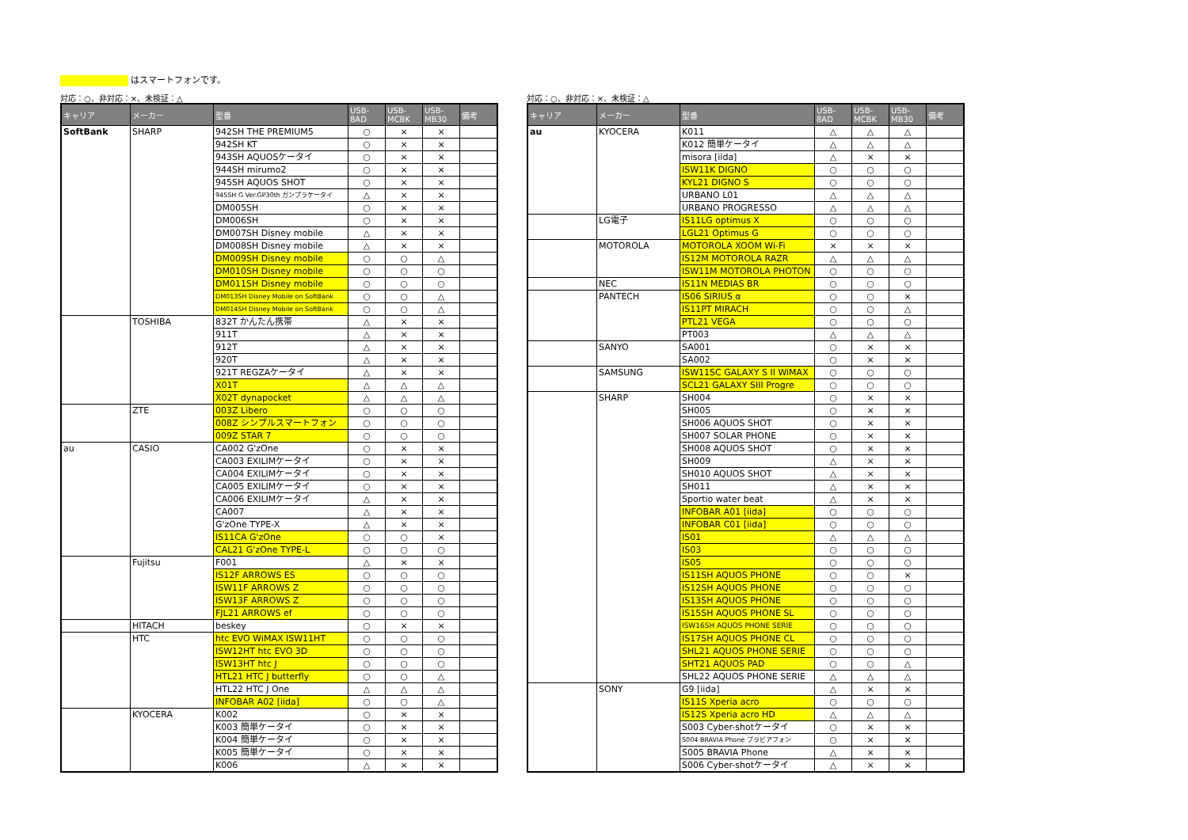はスマートフォンです。
対応：○、非対応：×、未検証：△
| キャリア | メーカー | 型番 | USB-8AD | USB-MCBK | USB-MB30 | 備考 |
| --- | --- | --- | --- | --- | --- | --- |
| SoftBank | SHARP | 942SH THE PREMIUM5 | ○ | × | × | |
| | | 942SH KT | ○ | × | × | |
| | | 943SH AQUOSケータイ | ○ | × | × | |
| | | 944SH mirumo2 | ○ | × | × | |
| | | 945SH AQUOS SHOT | ○ | × | × | |
| | | 945SH G Ver.GP30th ガンプラケータイ | △ | × | × | |
| | | DM005SH | ○ | × | × | |
| | | DM006SH | ○ | × | × | |
| | | DM007SH Disney mobile | △ | × | × | |
| | | DM008SH Disney mobile | △ | × | × | |
| | | DM009SH Disney mobile | ○ | ○ | △ | |
| | | DM010SH Disney mobile | ○ | ○ | ○ | |
| | | DM011SH Disney mobile | ○ | ○ | ○ | |
| | | DM013SH Disney Mobile on SoftBank | ○ | ○ | △ | |
| | | DM014SH Disney Mobile on SoftBank | ○ | ○ | △ | |
| | TOSHIBA | 832T かんたん携帯 | △ | × | × | |
| | | 911T | △ | × | × | |
| | | 912T | △ | × | × | |
| | | 920T | △ | × | × | |
| | | 921T REGZAケータイ | △ | × | × | |
| | | X01T | △ | △ | △ | |
| | | X02T dynapocket | △ | △ | △ | |
| | ZTE | 003Z Libero | ○ | ○ | ○ | |
| | | 008Z シンプルスマートフォン | ○ | ○ | ○ | |
| | | 009Z STAR 7 | ○ | ○ | ○ | |
| au | CASIO | CA002 G'zOne | ○ | × | × | |
| | | CA003 EXILIMケータイ | ○ | × | × | |
| | | CA004 EXILIMケータイ | ○ | × | × | |
| | | CA005 EXILIMケータイ | ○ | × | × | |
| | | CA006 EXILIMケータイ | △ | × | × | |
| | | CA007 | △ | × | × | |
| | | G'zOne TYPE-X | △ | × | × | |
| | | IS11CA G'zOne | ○ | ○ | × | |
| | | CAL21 G'zOne TYPE-L | ○ | ○ | ○ | |
| | Fujitsu | F001 | △ | × | × | |
| | | IS12F ARROWS ES | ○ | ○ | ○ | |
| | | ISW11F ARROWS Z | ○ | ○ | ○ | |
| | | ISW13F ARROWS Z | ○ | ○ | ○ | |
| | | FJL21 ARROWS ef | ○ | ○ | ○ | |
| | HITACH | beskey | ○ | × | × | |
| | HTC | htc EVO WiMAX ISW11HT | ○ | ○ | ○ | |
| | | ISW12HT htc EVO 3D | ○ | ○ | ○ | |
| | | ISW13HT htc J | ○ | ○ | ○ | |
| | | HTL21 HTC J butterfly | ○ | ○ | △ | |
| | | HTL22 HTC J One | △ | △ | △ | |
| | | INFOBAR A02 [iida] | ○ | ○ | △ | |
| | KYOCERA | K002 | ○ | × | × | |
| | | K003 簡単ケータイ | ○ | × | × | |
| | | K004 簡単ケータイ | ○ | × | × | |
| | | K005 簡単ケータイ | ○ | × | × | |
| | | K006 | △ | × | × | |
対応：○、非対応：×、未検証：△
| キャリア | メーカー | 型番 | USB-8AD | USB-MCBK | USB-MB30 | 備考 |
| --- | --- | --- | --- | --- | --- | --- |
| au | KYOCERA | K011 | △ | △ | △ | |
| | | K012 簡単ケータイ | △ | △ | △ | |
| | | misora [iida] | △ | × | × | |
| | | ISW11K DIGNO | ○ | ○ | ○ | |
| | | KYL21 DIGNO S | ○ | ○ | ○ | |
| | | URBANO L01 | △ | △ | △ | |
| | | URBANO PROGRESSO | △ | △ | △ | |
| | LG電子 | IS11LG optimus X | ○ | ○ | ○ | |
| | | LGL21 Optimus G | ○ | ○ | ○ | |
| | MOTOROLA | MOTOROLA XOOM Wi-Fi | × | × | × | |
| | | IS12M MOTOROLA RAZR | △ | △ | △ | |
| | | ISW11M MOTOROLA PHOTON | ○ | ○ | ○ | |
| | NEC | IS11N MEDIAS BR | ○ | ○ | ○ | |
| | PANTECH | IS06 SIRIUS α | ○ | ○ | × | |
| | | IS11PT MIRACH | ○ | ○ | △ | |
| | | PTL21 VEGA | ○ | ○ | ○ | |
| | | PT003 | △ | △ | △ | |
| | SANYO | SA001 | ○ | × | × | |
| | | SA002 | ○ | × | × | |
| | SAMSUNG | ISW11SC GALAXY S II WiMAX | ○ | ○ | ○ | |
| | | SCL21 GALAXY SIII Progre | ○ | ○ | ○ | |
| | SHARP | SH004 | ○ | × | × | |
| | | SH005 | ○ | × | × | |
| | | SH006 AQUOS SHOT | ○ | × | × | |
| | | SH007 SOLAR PHONE | ○ | × | × | |
| | | SH008 AQUOS SHOT | ○ | × | × | |
| | | SH009 | △ | × | × | |
| | | SH010 AQUOS SHOT | △ | × | × | |
| | | SH011 | △ | × | × | |
| | | Sportio water beat | △ | × | × | |
| | | INFOBAR A01 [iida] | ○ | ○ | ○ | |
| | | INFOBAR C01 [iida] | ○ | ○ | ○ | |
| | | IS01 | △ | △ | △ | |
| | | IS03 | ○ | ○ | ○ | |
| | | IS05 | ○ | ○ | ○ | |
| | | IS11SH AQUOS PHONE | ○ | ○ | × | |
| | | IS12SH AQUOS PHONE | ○ | ○ | ○ | |
| | | IS13SH AQUOS PHONE | ○ | ○ | ○ | |
| | | IS15SH AQUOS PHONE SL | ○ | ○ | ○ | |
| | | ISW16SH AQUOS PHONE SERIE | ○ | ○ | ○ | |
| | | IS17SH AQUOS PHONE CL | ○ | ○ | ○ | |
| | | SHL21 AQUOS PHONE SERIE | ○ | ○ | ○ | |
| | | SHT21 AQUOS PAD | ○ | ○ | △ | |
| | | SHL22 AQUOS PHONE SERIE | △ | △ | △ | |
| | SONY | G9 [iida] | △ | × | × | |
| | | IS11S Xperia acro | ○ | ○ | ○ | |
| | | IS12S Xperia acro HD | △ | △ | △ | |
| | | S003 Cyber-shotケータイ | ○ | × | × | |
| | | S004 BRAVIA Phone ブラビアフォン | ○ | × | × | |
| | | S005 BRAVIA Phone | △ | × | × | |
| | | S006 Cyber-shotケータイ | △ | × | × | |